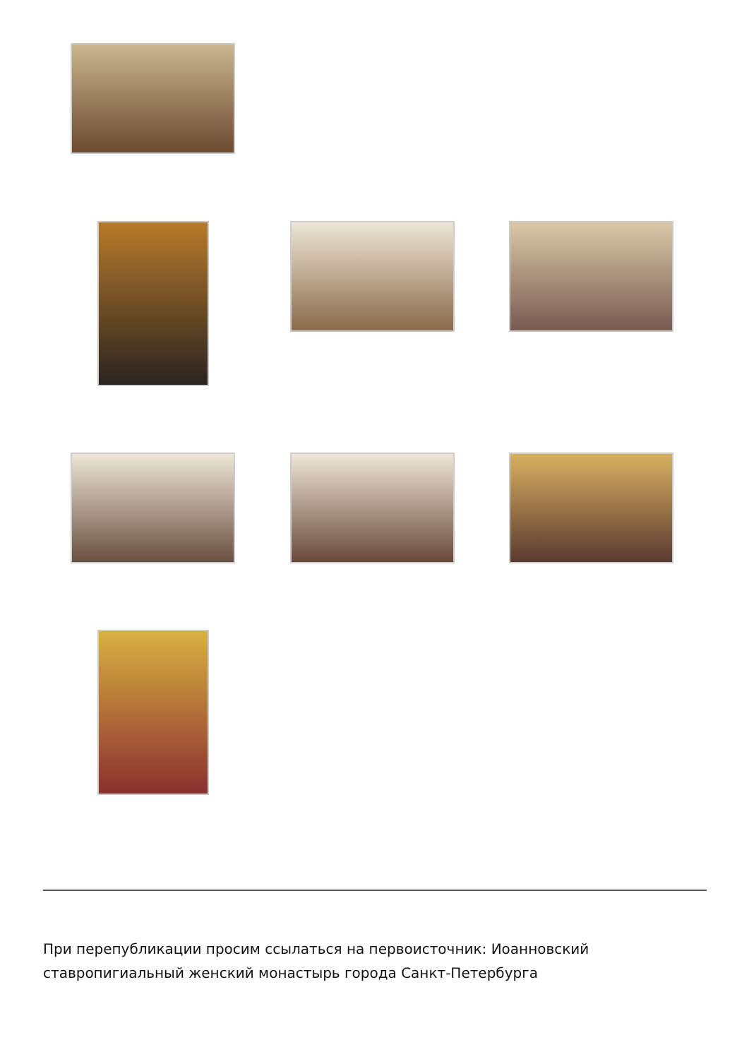При перепубликации просим ссылаться на первоисточник: Иоанновский ставропигиальный женский монастырь города Санкт-Петербурга